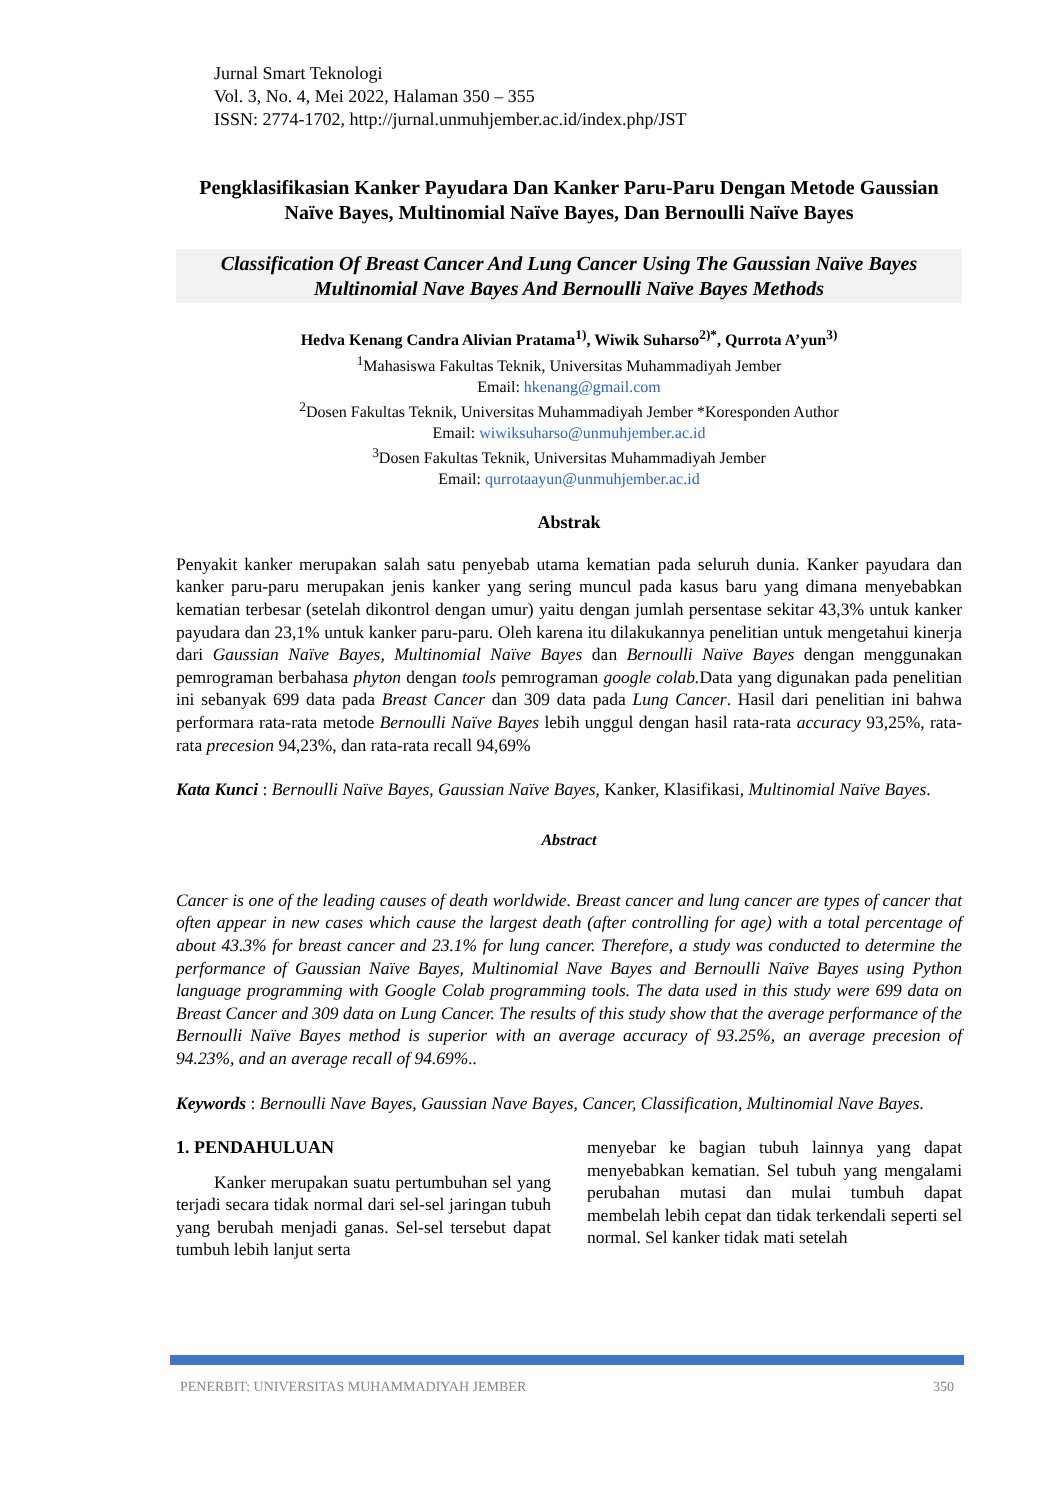Jurnal Smart Teknologi
Vol. 3, No. 4, Mei 2022, Halaman 350 – 355
ISSN: 2774-1702, http://jurnal.unmuhjember.ac.id/index.php/JST
Pengklasifikasian Kanker Payudara Dan Kanker Paru-Paru Dengan Metode Gaussian Naïve Bayes, Multinomial Naïve Bayes, Dan Bernoulli Naïve Bayes
Classification Of Breast Cancer And Lung Cancer Using The Gaussian Naïve Bayes Multinomial Nave Bayes And Bernoulli Naïve Bayes Methods
Hedva Kenang Candra Alivian Pratama<sup>1)</sup>, Wiwik Suharso<sup>2)*</sup>, Qurrota A’yun<sup>3)</sup>
<sup>1</sup> Mahasiswa Fakultas Teknik, Universitas Muhammadiyah Jember
Email: hkenang@gmail.com
<sup>2</sup> Dosen Fakultas Teknik, Universitas Muhammadiyah Jember *Koresponden Author
Email: wiwiksuharso@unmuhjember.ac.id
<sup>3</sup> Dosen Fakultas Teknik, Universitas Muhammadiyah Jember
Email: qurrotaayun@unmuhjember.ac.id
Abstrak
Penyakit kanker merupakan salah satu penyebab utama kematian pada seluruh dunia. Kanker payudara dan kanker paru-paru merupakan jenis kanker yang sering muncul pada kasus baru yang dimana menyebabkan kematian terbesar (setelah dikontrol dengan umur) yaitu dengan jumlah persentase sekitar 43,3% untuk kanker payudara dan 23,1% untuk kanker paru-paru. Oleh karena itu dilakukannya penelitian untuk mengetahui kinerja dari Gaussian Naïve Bayes, Multinomial Naïve Bayes dan Bernoulli Naïve Bayes dengan menggunakan pemrograman berbahasa phyton dengan tools pemrograman google colab. Data yang digunakan pada penelitian ini sebanyak 699 data pada Breast Cancer dan 309 data pada Lung Cancer. Hasil dari penelitian ini bahwa performara rata-rata metode Bernoulli Naïve Bayes lebih unggul dengan hasil rata-rata accuracy 93,25%, rata-rata precesion 94,23%, dan rata-rata recall 94,69%
Kata Kunci : Bernoulli Naïve Bayes, Gaussian Naïve Bayes, Kanker, Klasifikasi, Multinomial Naïve Bayes.
Abstract
Cancer is one of the leading causes of death worldwide. Breast cancer and lung cancer are types of cancer that often appear in new cases which cause the largest death (after controlling for age) with a total percentage of about 43.3% for breast cancer and 23.1% for lung cancer. Therefore, a study was conducted to determine the performance of Gaussian Naïve Bayes, Multinomial Nave Bayes and Bernoulli Naïve Bayes using Python language programming with Google Colab programming tools. The data used in this study were 699 data on Breast Cancer and 309 data on Lung Cancer. The results of this study show that the average performance of the Bernoulli Naïve Bayes method is superior with an average accuracy of 93.25%, an average precesion of 94.23%, and an average recall of 94.69%..
Keywords : Bernoulli Nave Bayes, Gaussian Nave Bayes, Cancer, Classification, Multinomial Nave Bayes.
1. PENDAHULUAN
Kanker merupakan suatu pertumbuhan sel yang terjadi secara tidak normal dari sel-sel jaringan tubuh yang berubah menjadi ganas. Sel-sel tersebut dapat tumbuh lebih lanjut serta
menyebar ke bagian tubuh lainnya yang dapat menyebabkan kematian. Sel tubuh yang mengalami perubahan mutasi dan mulai tumbuh dapat membelah lebih cepat dan tidak terkendali seperti sel normal. Sel kanker tidak mati setelah
PENERBIT: UNIVERSITAS MUHAMMADIYAH JEMBER 350